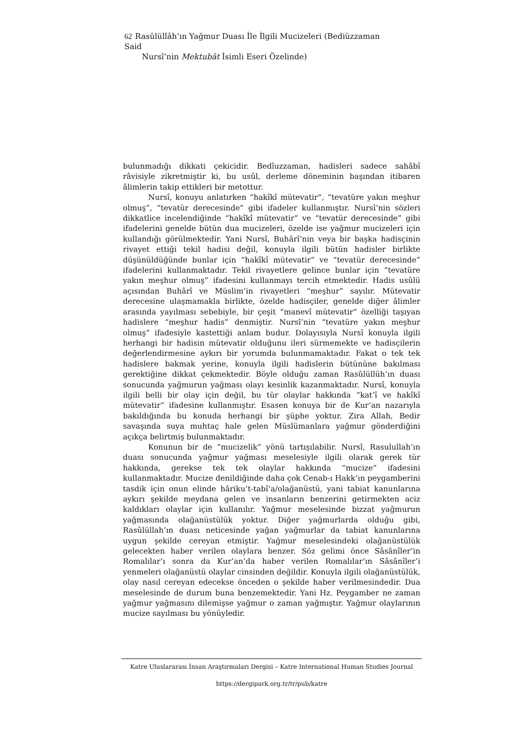62 Rasûlüllâh’ın Yağmur Duası İle İlgili Mucizeleri (Bediüzzaman Said
Nursî’nin Mektubât İsimli Eseri Özelinde)
bulunmadığı dikkati çekicidir. Bedîuzzaman, hadisleri sadece sahâbî râvisiyle zikretmiştir ki, bu usûl, derleme döneminin başından itibaren âlimlerin takip ettikleri bir metottur.
Nursî, konuyu anlatırken “hakîkî mütevatir”, “tevatüre yakın meşhur olmuş”, “tevatür derecesinde” gibi ifadeler kullanmıştır. Nursî’nin sözleri dikkatlice incelendiğinde “hakîkî mütevatir” ve “tevatür derecesinde” gibi ifadelerini genelde bütün dua mucizeleri, özelde ise yağmur mucizeleri için kullandığı görülmektedir. Yani Nursî, Buhârî’nin veya bir başka hadisçinin rivayet ettiği tekil hadisi değil, konuyla ilgili bütün hadisler birlikte düşünüldüğünde bunlar için “hakîkî mütevatir” ve “tevatür derecesinde” ifadelerini kullanmaktadır. Tekil rivayetlere gelince bunlar için “tevatüre yakın meşhur olmuş” ifadesini kullanmayı tercih etmektedir. Hadis usûlü açısından Buhârî ve Müslim’in rivayetleri “meşhur” sayılır. Mütevatir derecesine ulaşmamakla birlikte, özelde hadisçiler, genelde diğer âlimler arasında yayılması sebebiyle, bir çeşit “manevî mütevatir” özelliği taşıyan hadislere “meşhur hadis” denmiştir. Nursî’nin “tevatüre yakın meşhur olmuş” ifadesiyle kastettiği anlam budur. Dolayısıyla Nursî konuyla ilgili herhangi bir hadisin mütevatir olduğunu ileri sürmemekte ve hadisçilerin değerlendirmesine aykırı bir yorumda bulunmamaktadır. Fakat o tek tek hadislere bakmak yerine, konuyla ilgili hadislerin bütününe bakılması gerektiğine dikkat çekmektedir. Böyle olduğu zaman Rasûlüllüh’ın duası sonucunda yağmurun yağması olayı kesinlik kazanmaktadır. Nursî, konuyla ilgili belli bir olay için değil, bu tür olaylar hakkında “kat‘î ve hakîkî mütevatir” ifadesine kullanmıştır. Esasen konuya bir de Kur’an nazarıyla bakıldığında bu konuda herhangi bir şüphe yoktur. Zira Allah, Bedir savaşında suya muhtaç hale gelen Müslümanlara yağmur gönderdiğini açıkça belirtmiş bulunmaktadır.
Konunun bir de “mucizelik” yönü tartışılabilir. Nursî, Rasulullah’ın duası sonucunda yağmur yağması meselesiyle ilgili olarak gerek tür hakkında, gerekse tek tek olaylar hakkında “mucize” ifadesini kullanmaktadır. Mucize denildiğinde daha çok Cenab-ı Hakk’ın peygamberini tasdik için onun elinde hâriku’t-tabî‘a/olağanüstü, yani tabiat kanunlarına aykırı şekilde meydana gelen ve insanların benzerini getirmekten aciz kaldıkları olaylar için kullanılır. Yağmur meselesinde bizzat yağmurun yağmasında olağanüstülük yoktur. Diğer yağmurlarda olduğu gibi, Rasûlüllah’ın duası neticesinde yağan yağmurlar da tabiat kanunlarına uygun şekilde cereyan etmiştir. Yağmur meselesindeki olağanüstülük gelecekten haber verilen olaylara benzer. Söz gelimi önce Sâsânîler’in Romalılar’ı sonra da Kur’an’da haber verilen Romalılar’ın Sâsânîler’i yenmeleri olağanüstü olaylar cinsinden değildir. Konuyla ilgili olağanüstülük, olay nasıl cereyan edecekse önceden o şekilde haber verilmesindedir. Dua meselesinde de durum buna benzemektedir. Yani Hz. Peygamber ne zaman yağmur yağmasını dilemişse yağmur o zaman yağmıştır. Yağmur olaylarının mucize sayılması bu yönüyledir.
Katre Uluslararası İnsan Araştırmaları Dergisi – Katre International Human Studies Journal
https://dergipark.org.tr/tr/pub/katre